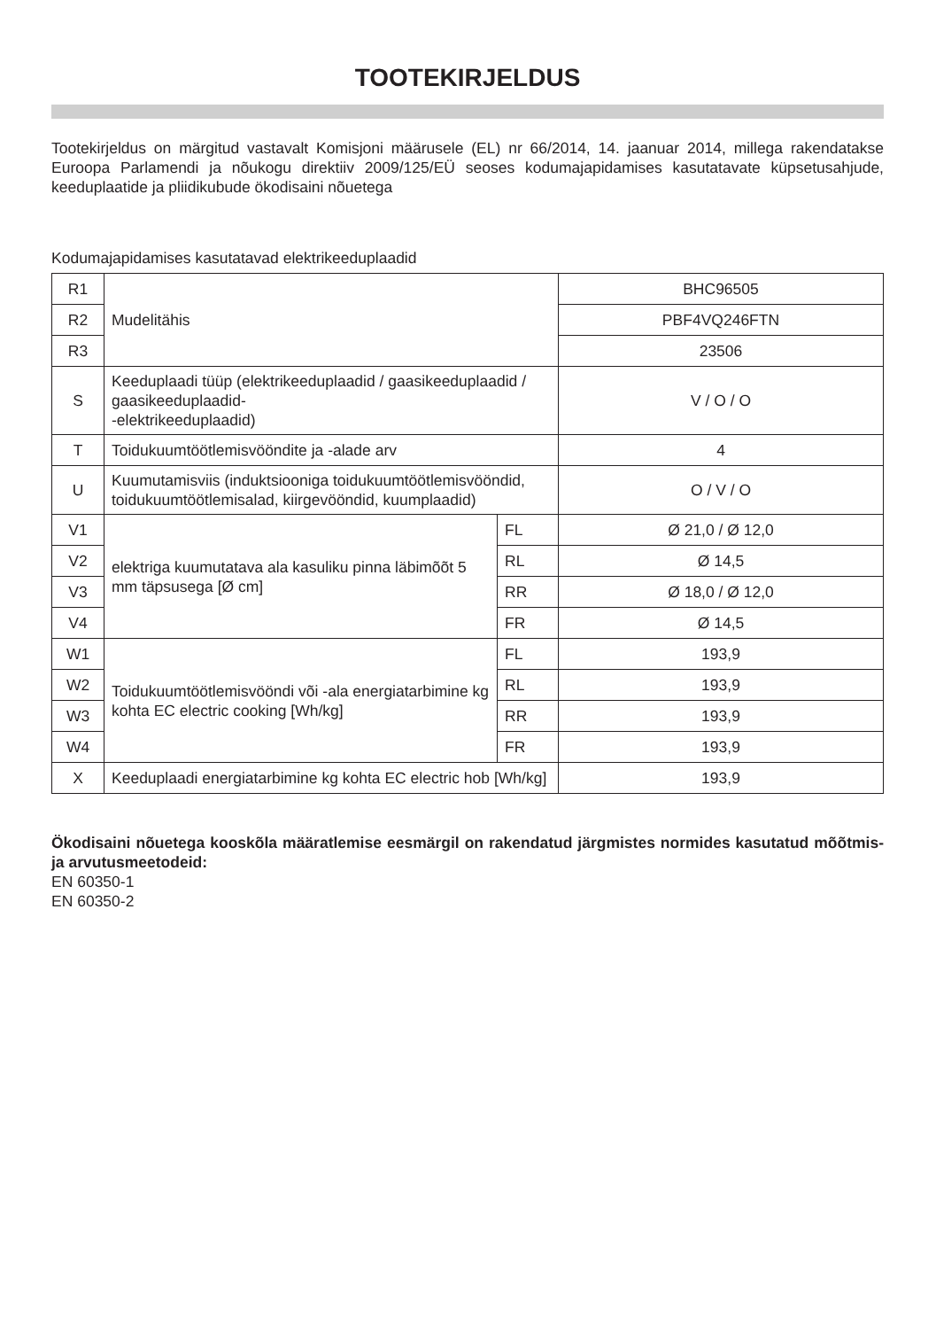TOOTEKIRJELDUS
Tootekirjeldus on märgitud vastavalt Komisjoni määrusele (EL) nr 66/2014, 14. jaanuar 2014, millega rakendatakse Euroopa Parlamendi ja nõukogu direktiiv 2009/125/EÜ seoses kodumajapidamises kasutatavate küpsetusahjude, keeduplaatide ja pliidikubude ökodisaini nõuetega
Kodumajapidamises kasutatavad elektrikeeduplaadid
| R1 | Mudelitähis | | BHC96505 |
| R2 | | | PBF4VQ246FTN |
| R3 | | | 23506 |
| S | Keeduplaadi tüüp (elektrikeeduplaadid / gaasikeeduplaadid / gaasikeeduplaadid- -elektrikeeduplaadid) | | V / O / O |
| T | Toidukuumtöötlemisvööndite ja -alade arv | | 4 |
| U | Kuumutamisviis (induktsiooniga toidukuumtöötlemisvööndid, toidukuumtöötlemisalad, kiirgevööndid, kuumplaadid) | | O / V / O |
| V1 | elektriga kuumutatava ala kasuliku pinna läbimõõt 5 mm täpsusega [Ø cm] | FL | Ø 21,0 / Ø 12,0 |
| V2 | | RL | Ø 14,5 |
| V3 | | RR | Ø 18,0 / Ø 12,0 |
| V4 | | FR | Ø 14,5 |
| W1 | Toidukuumtöötlemisvööndi või -ala energiatarbimine kg kohta EC electric cooking [Wh/kg] | FL | 193,9 |
| W2 | | RL | 193,9 |
| W3 | | RR | 193,9 |
| W4 | | FR | 193,9 |
| X | Keeduplaadi energiatarbimine kg kohta EC electric hob [Wh/kg] | | 193,9 |
Ökodisaini nõuetega kooskõla määratlemise eesmärgil on rakendatud järgmistes normides kasutatud mõõtmis- ja arvutusmeetodeid:
EN 60350-1
EN 60350-2